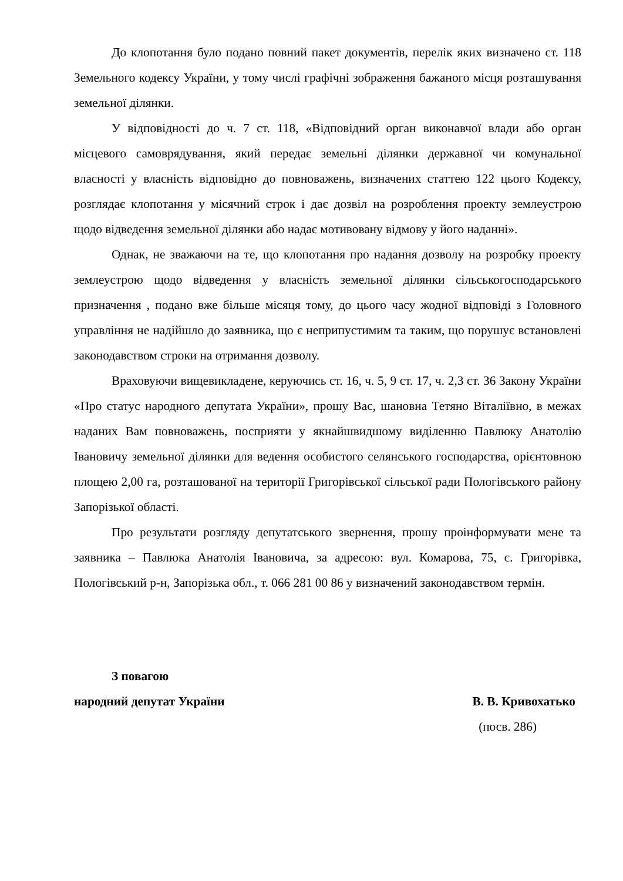До клопотання було подано повний пакет документів, перелік яких визначено ст. 118 Земельного кодексу України, у тому числі графічні зображення бажаного місця розташування земельної ділянки.
У відповідності до ч. 7 ст. 118, «Відповідний орган виконавчої влади або орган місцевого самоврядування, який передає земельні ділянки державної чи комунальної власності у власність відповідно до повноважень, визначених статтею 122 цього Кодексу, розглядає клопотання у місячний строк і дає дозвіл на розроблення проекту землеустрою щодо відведення земельної ділянки або надає мотивовану відмову у його наданні».
Однак, не зважаючи на те, що клопотання про надання дозволу на розробку проекту землеустрою щодо відведення у власність земельної ділянки сільськогосподарського призначення , подано вже більше місяця тому, до цього часу жодної відповіді з Головного управління не надійшло до заявника, що є неприпустимим та таким, що порушує встановлені законодавством строки на отримання дозволу.
Враховуючи вищевикладене, керуючись ст. 16, ч. 5, 9 ст. 17, ч. 2,3 ст. 36 Закону України «Про статус народного депутата України», прошу Вас, шановна Тетяно Віталіївно, в межах наданих Вам повноважень, посприяти у якнайшвидшому виділенню Павлюку Анатолію Івановичу земельної ділянки для ведення особистого селянського господарства, орієнтовною площею 2,00 га, розташованої на території Григорівської сільської ради Пологівського району Запорізької області.
Про результати розгляду депутатського звернення, прошу проінформувати мене та заявника – Павлюка Анатолія Івановича, за адресою: вул. Комарова, 75, с. Григорівка, Пологівський р-н, Запорізька обл., т. 066 281 00 86 у визначений законодавством термін.
З повагою
народний депутат України В. В. Кривохатько
(посв. 286)